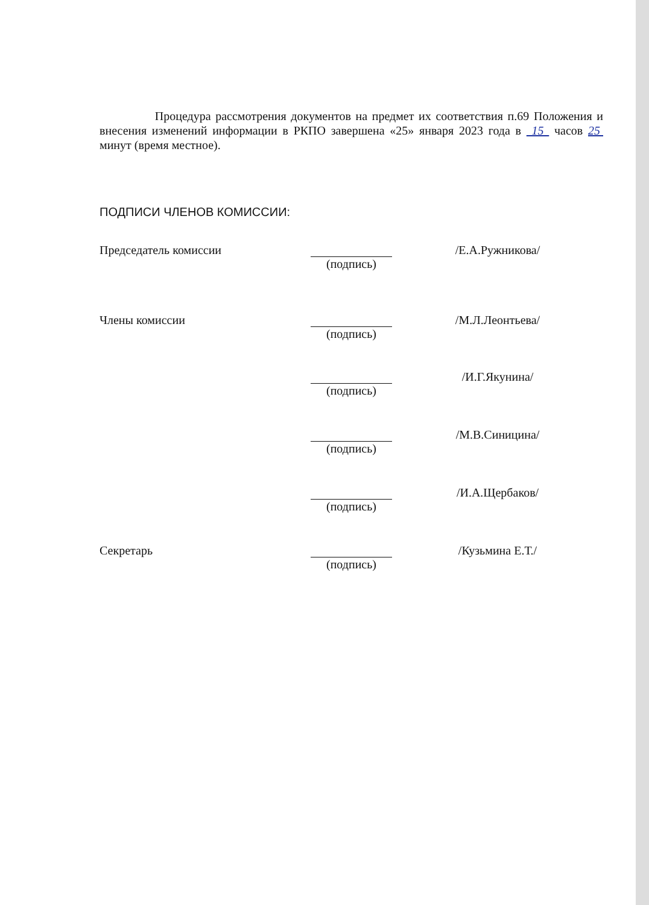Процедура рассмотрения документов на предмет их соответствия п.69 Положения и внесения изменений информации в РКПО завершена «25» января 2023 года в 15 часов 25 минут (время местное).
ПОДПИСИ ЧЛЕНОВ КОМИССИИ:
Председатель комиссии (подпись) /Е.А.Ружникова/
Члены комиссии (подпись) /М.Л.Леонтьева/
(подпись) /И.Г.Якунина/
(подпись) /М.В.Синицина/
(подпись) /И.А.Щербаков/
Секретарь (подпись) /Кузьмина Е.Т./